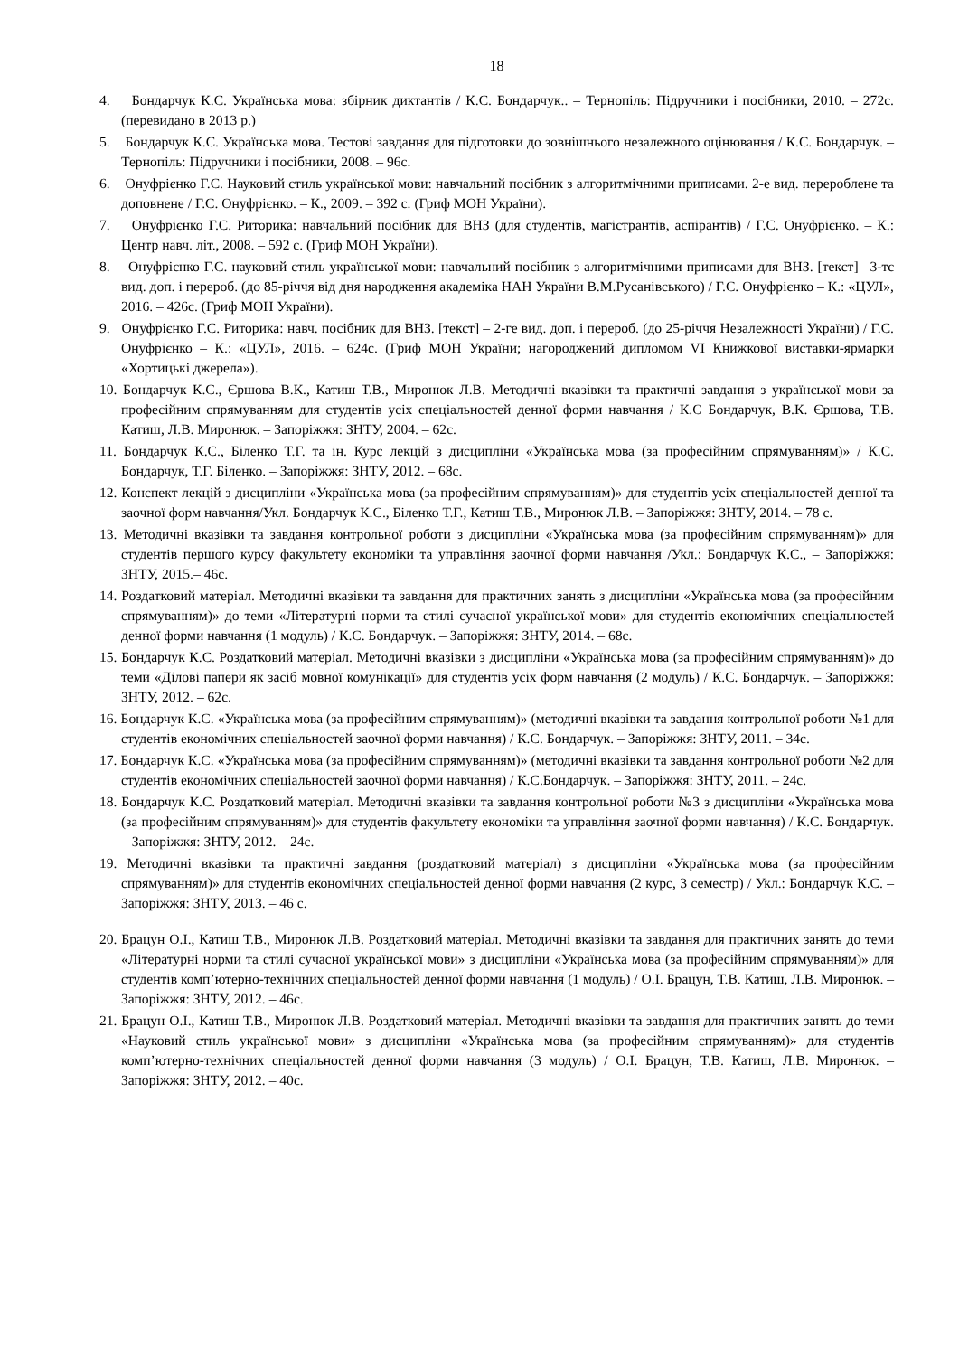18
4. Бондарчук К.С. Українська мова: збірник диктантів / К.С. Бондарчук.. – Тернопіль: Підручники і посібники, 2010. – 272с.(перевидано в 2013 р.)
5. Бондарчук К.С. Українська мова. Тестові завдання для підготовки до зовнішнього незалежного оцінювання / К.С. Бондарчук. – Тернопіль: Підручники і посібники, 2008. – 96с.
6. Онуфрієнко Г.С. Науковий стиль української мови: навчальний посібник з алгоритмічними приписами. 2-е вид. перероблене та доповнене / Г.С. Онуфрієнко. – К., 2009. – 392 с. (Гриф МОН України).
7. Онуфрієнко Г.С. Риторика: навчальний посібник для ВНЗ (для студентів, магістрантів, аспірантів) / Г.С. Онуфрієнко. – К.: Центр навч. літ., 2008. – 592 с. (Гриф МОН України).
8. Онуфрієнко Г.С. науковий стиль української мови: навчальний посібник з алгоритмічними приписами для ВНЗ. [текст] –3-тє вид. доп. і перероб. (до 85-річчя від дня народження академіка НАН України В.М.Русанівського) / Г.С. Онуфрієнко – К.: «ЦУЛ», 2016. – 426с. (Гриф МОН України).
9. Онуфрієнко Г.С. Риторика: навч. посібник для ВНЗ. [текст] – 2-ге вид. доп. і перероб. (до 25-річчя Незалежності України) / Г.С. Онуфрієнко – К.: «ЦУЛ», 2016. – 624с. (Гриф МОН України; нагороджений дипломом VI Книжкової виставки-ярмарки «Хортицькі джерела»).
10. Бондарчук К.С., Єршова В.К., Катиш Т.В., Миронюк Л.В. Методичні вказівки та практичні завдання з української мови за професійним спрямуванням для студентів усіх спеціальностей денної форми навчання / К.С Бондарчук, В.К. Єршова, Т.В. Катиш, Л.В. Миронюк. – Запоріжжя: ЗНТУ, 2004. – 62с.
11. Бондарчук К.С., Біленко Т.Г. та ін. Курс лекцій з дисципліни «Українська мова (за професійним спрямуванням)» / К.С. Бондарчук, Т.Г. Біленко. – Запоріжжя: ЗНТУ, 2012. – 68с.
12. Конспект лекцій з дисципліни «Українська мова (за професійним спрямуванням)» для студентів усіх спеціальностей денної та заочної форм навчання/Укл. Бондарчук К.С., Біленко Т.Г., Катиш Т.В., Миронюк Л.В. – Запоріжжя: ЗНТУ, 2014. – 78 с.
13. Методичні вказівки та завдання контрольної роботи з дисципліни «Українська мова (за професійним спрямуванням)» для студентів першого курсу факультету економіки та управління заочної форми навчання /Укл.: Бондарчук К.С., – Запоріжжя: ЗНТУ, 2015.– 46с.
14. Роздатковий матеріал. Методичні вказівки та завдання для практичних занять з дисципліни «Українська мова (за професійним спрямуванням)» до теми «Літературні норми та стилі сучасної української мови» для студентів економічних спеціальностей денної форми навчання (1 модуль) / К.С. Бондарчук. – Запоріжжя: ЗНТУ, 2014. – 68с.
15. Бондарчук К.С. Роздатковий матеріал. Методичні вказівки з дисципліни «Українська мова (за професійним спрямуванням)» до теми «Ділові папери як засіб мовної комунікації» для студентів усіх форм навчання (2 модуль) / К.С. Бондарчук. – Запоріжжя: ЗНТУ, 2012. – 62с.
16. Бондарчук К.С. «Українська мова (за професійним спрямуванням)» (методичні вказівки та завдання контрольної роботи №1 для студентів економічних спеціальностей заочної форми навчання) / К.С. Бондарчук. – Запоріжжя: ЗНТУ, 2011. – 34с.
17. Бондарчук К.С. «Українська мова (за професійним спрямуванням)» (методичні вказівки та завдання контрольної роботи №2 для студентів економічних спеціальностей заочної форми навчання) / К.С.Бондарчук. – Запоріжжя: ЗНТУ, 2011. – 24с.
18. Бондарчук К.С. Роздатковий матеріал. Методичні вказівки та завдання контрольної роботи №3 з дисципліни «Українська мова (за професійним спрямуванням)» для студентів факультету економіки та управління заочної форми навчання) / К.С. Бондарчук. – Запоріжжя: ЗНТУ, 2012. – 24с.
19. Методичні вказівки та практичні завдання (роздатковий матеріал) з дисципліни «Українська мова (за професійним спрямуванням)» для студентів економічних спеціальностей денної форми навчання (2 курс, 3 семестр) / Укл.: Бондарчук К.С. – Запоріжжя: ЗНТУ, 2013. – 46 с.
20. Брацун О.І., Катиш Т.В., Миронюк Л.В. Роздатковий матеріал. Методичні вказівки та завдання для практичних занять до теми «Літературні норми та стилі сучасної української мови» з дисципліни «Українська мова (за професійним спрямуванням)» для студентів комп’ютерно-технічних спеціальностей денної форми навчання (1 модуль) / О.І. Брацун, Т.В. Катиш, Л.В. Миронюк. – Запоріжжя: ЗНТУ, 2012. – 46с.
21. Брацун О.І., Катиш Т.В., Миронюк Л.В. Роздатковий матеріал. Методичні вказівки та завдання для практичних занять до теми «Науковий стиль української мови» з дисципліни «Українська мова (за професійним спрямуванням)» для студентів комп’ютерно-технічних спеціальностей денної форми навчання (3 модуль) / О.І. Брацун, Т.В. Катиш, Л.В. Миронюк. – Запоріжжя: ЗНТУ, 2012. – 40с.